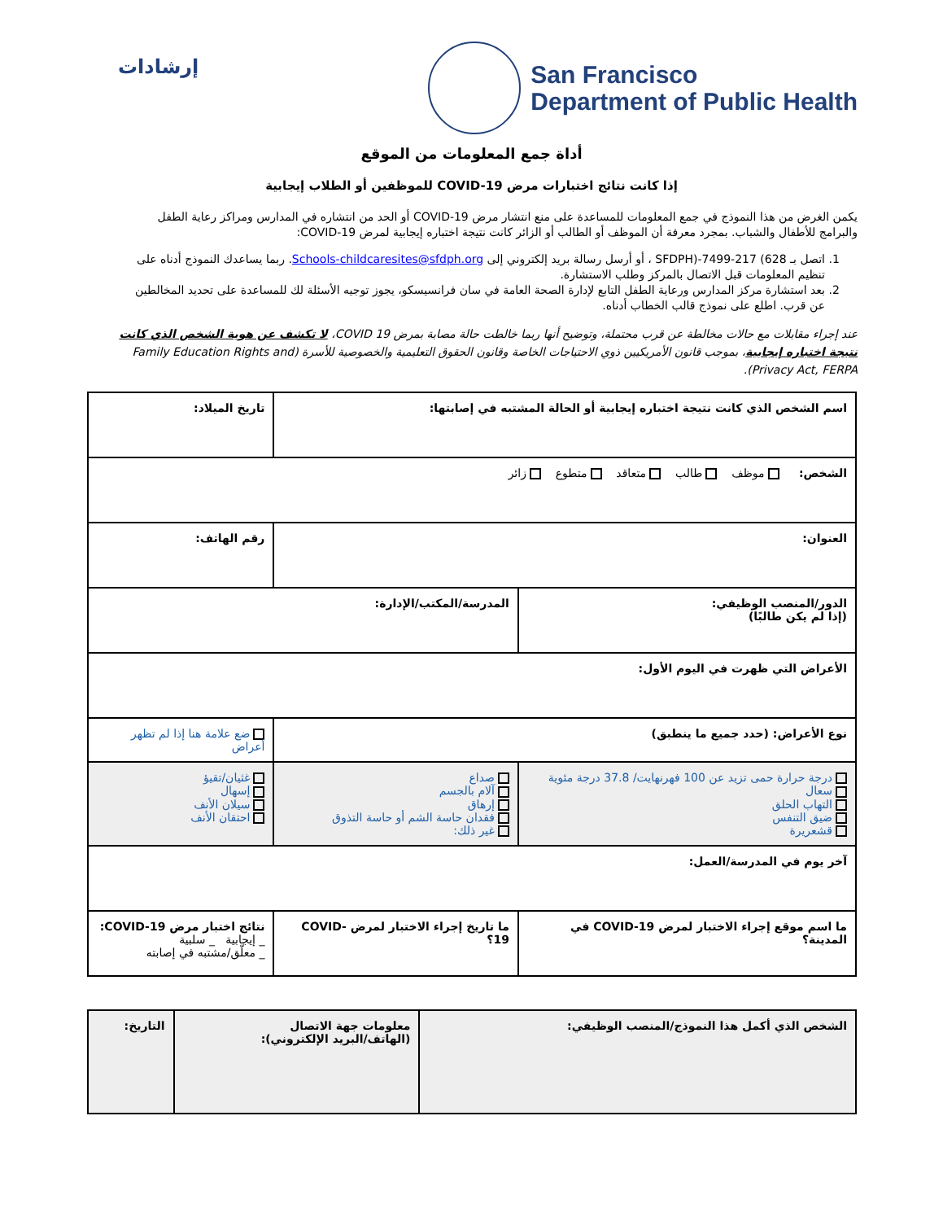إرشادات
San Francisco
Department of Public Health
أداة جمع المعلومات من الموقع
إذا كانت نتائج اختبارات مرض COVID-19 للموظفين أو الطلاب إيجابية
يكمن الغرض من هذا النموذج في جمع المعلومات للمساعدة على منع انتشار مرض COVID-19 أو الحد من انتشاره في المدارس ومراكز رعاية الطفل والبرامج للأطفال والشباب. بمجرد معرفة أن الموظف أو الطالب أو الزائر كانت نتيجة اختباره إيجابية لمرض COVID-19:
1. اتصل بـ 628) 217-7499-(SFDPH ، أو أرسل رسالة بريد إلكتروني إلى Schools-childcaresites@sfdph.org. ربما يساعدك النموذج أدناه على تنظيم المعلومات قبل الاتصال بالمركز وطلب الاستشارة.
2. بعد استشارة مركز المدارس ورعاية الطفل التابع لإدارة الصحة العامة في سان فرانسيسكو، يجوز توجيه الأسئلة لك للمساعدة على تحديد المخالطين عن قرب. اطلع على نموذج قالب الخطاب أدناه.
عند إجراء مقابلات مع حالات مخالطة عن قرب محتملة، وتوضيح أنها ربما خالطت حالة مصابة بمرض COVID 19، لا تكشف عن هوية الشخص الذي كانت نتيجة اختباره إيجابية، بموجب قانون الأمريكيين ذوي الاحتياجات الخاصة وقانون الحقوق التعليمية والخصوصية للأسرة (Family Education Rights and Privacy Act, FERPA).
| اسم الشخص الذي كانت نتيجة اختباره إيجابية أو الحالة المشتبه في إصابتها: | | تاريخ الميلاد: |
| الشخص: موظف طالب متعاقد متطوع زائر | | |
| العنوان: | | رقم الهاتف: |
| الدور/المنصب الوظيفي: (إذا لم يكن طالبًا) | المدرسة/المكتب/الإدارة: | |
| الأعراض التي ظهرت في اليوم الأول: | | |
| نوع الأعراض: (حدد جميع ما ينطبق) | | ضع علامة هنا إذا لم تظهر أعراض |
| درجة حرارة حمى تزيد عن 100 فهرنهايت/ 37.8 درجة مئوية سعال التهاب الحلق ضيق التنفس قشعريرة | صداع آلام بالجسم إرهاق فقدان حاسة الشم أو حاسة التذوق غير ذلك: | غثيان/تقيؤ إسهال سيلان الأنف احتقان الأنف |
| آخر يوم في المدرسة/العمل: | | |
| ما اسم موقع إجراء الاختبار لمرض COVID-19 في المدينة؟ | ما تاريخ إجراء الاختبار لمرض COVID-19؟ | نتائج اختبار مرض COVID-19: _ إيجابية _ سلبية _ معلّق/مشتبه في إصابته |
| الشخص الذي أكمل هذا النموذج/المنصب الوظيفي: | معلومات جهة الاتصال (الهاتف/البريد الإلكتروني): | التاريخ: |